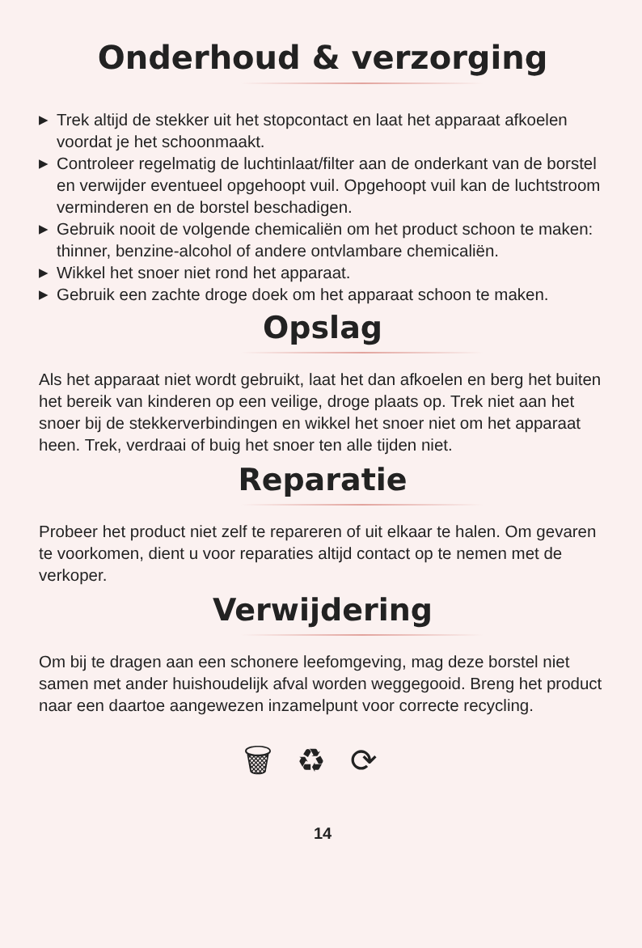Onderhoud & verzorging
▶ Trek altijd de stekker uit het stopcontact en laat het apparaat afkoelen voordat je het schoonmaakt.
▶ Controleer regelmatig de luchtinlaat/filter aan de onderkant van de borstel en verwijder eventueel opgehoopt vuil. Opgehoopt vuil kan de luchtstroom verminderen en de borstel beschadigen.
▶ Gebruik nooit de volgende chemicaliën om het product schoon te maken: thinner, benzine-alcohol of andere ontvlambare chemicaliën.
▶ Wikkel het snoer niet rond het apparaat.
▶ Gebruik een zachte droge doek om het apparaat schoon te maken.
Opslag
Als het apparaat niet wordt gebruikt, laat het dan afkoelen en berg het buiten het bereik van kinderen op een veilige, droge plaats op. Trek niet aan het snoer bij de stekkerverbindingen en wikkel het snoer niet om het apparaat heen. Trek, verdraai of buig het snoer ten alle tijden niet.
Reparatie
Probeer het product niet zelf te repareren of uit elkaar te halen. Om gevaren te voorkomen, dient u voor reparaties altijd contact op te nemen met de verkoper.
Verwijdering
Om bij te dragen aan een schonere leefomgeving, mag deze borstel niet samen met ander huishoudelijk afval worden weggegooid. Breng het product naar een daartoe aangewezen inzamelpunt voor correcte recycling.
🗑♻⟳
14